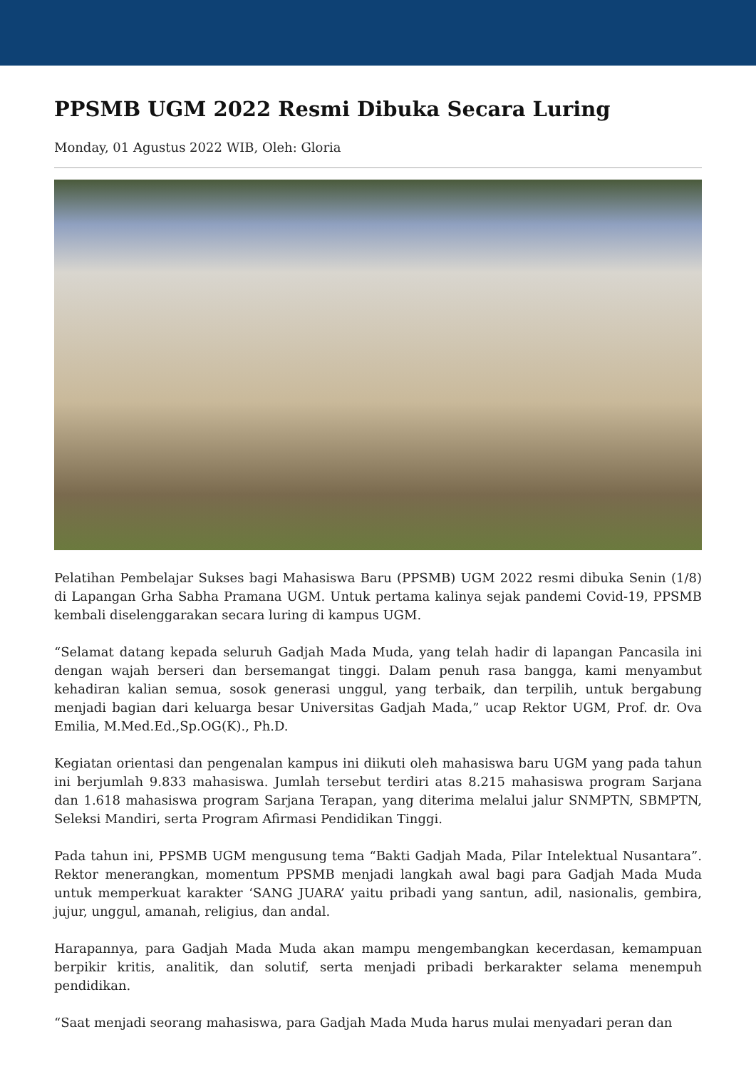PPSMB UGM 2022 Resmi Dibuka Secara Luring
Monday, 01 Agustus 2022 WIB, Oleh: Gloria
Pelatihan Pembelajar Sukses bagi Mahasiswa Baru (PPSMB) UGM 2022 resmi dibuka Senin (1/8) di Lapangan Grha Sabha Pramana UGM. Untuk pertama kalinya sejak pandemi Covid-19, PPSMB kembali diselenggarakan secara luring di kampus UGM.
“Selamat datang kepada seluruh Gadjah Mada Muda, yang telah hadir di lapangan Pancasila ini dengan wajah berseri dan bersemangat tinggi. Dalam penuh rasa bangga, kami menyambut kehadiran kalian semua, sosok generasi unggul, yang terbaik, dan terpilih, untuk bergabung menjadi bagian dari keluarga besar Universitas Gadjah Mada,” ucap Rektor UGM, Prof. dr. Ova Emilia, M.Med.Ed.,Sp.OG(K)., Ph.D.
Kegiatan orientasi dan pengenalan kampus ini diikuti oleh mahasiswa baru UGM yang pada tahun ini berjumlah 9.833 mahasiswa. Jumlah tersebut terdiri atas 8.215 mahasiswa program Sarjana dan 1.618 mahasiswa program Sarjana Terapan, yang diterima melalui jalur SNMPTN, SBMPTN, Seleksi Mandiri, serta Program Afirmasi Pendidikan Tinggi.
Pada tahun ini, PPSMB UGM mengusung tema “Bakti Gadjah Mada, Pilar Intelektual Nusantara”. Rektor menerangkan, momentum PPSMB menjadi langkah awal bagi para Gadjah Mada Muda untuk memperkuat karakter ‘SANG JUARA’ yaitu pribadi yang santun, adil, nasionalis, gembira, jujur, unggul, amanah, religius, dan andal.
Harapannya, para Gadjah Mada Muda akan mampu mengembangkan kecerdasan, kemampuan berpikir kritis, analitik, dan solutif, serta menjadi pribadi berkarakter selama menempuh pendidikan.
“Saat menjadi seorang mahasiswa, para Gadjah Mada Muda harus mulai menyadari peran dan